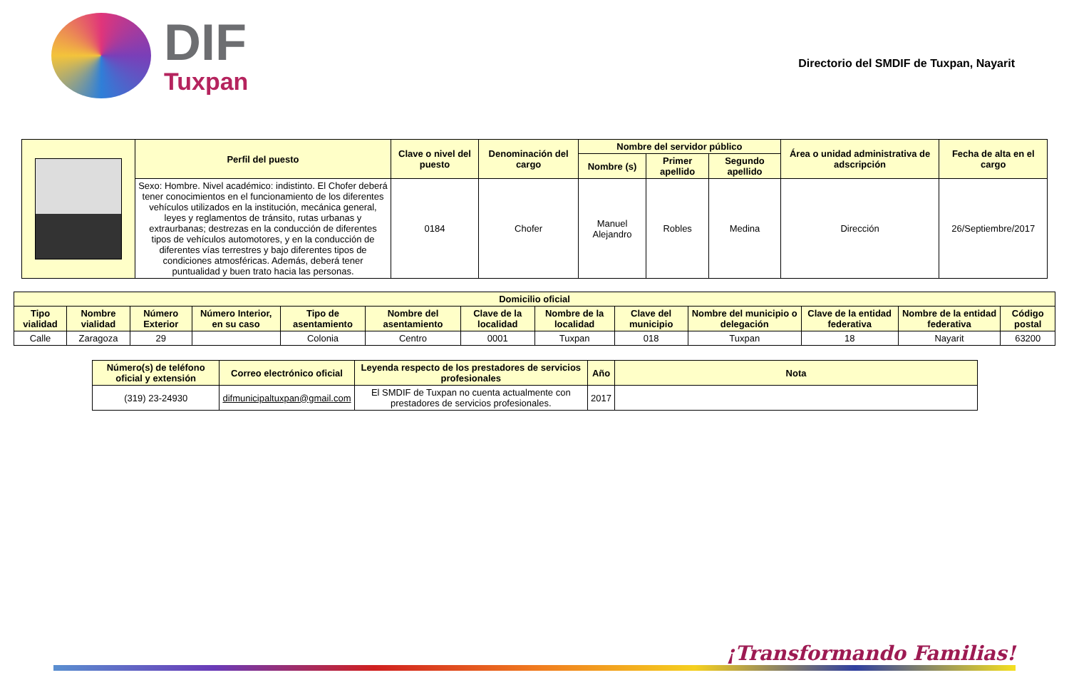DIF
Tuxpan
Directorio del SMDIF de Tuxpan, Nayarit
| | Perfil del puesto | Clave o nivel del puesto | Denominación del cargo | Nombre del servidor público | | | Área o unidad administrativa de adscripción | Fecha de alta en el cargo |
| --- | --- | --- | --- | --- | --- | --- | --- | --- |
| | | | | Nombre (s) | Primer apellido | Segundo apellido | | |
| | Sexo: Hombre. Nivel académico: indistinto. El Chofer deberá tener conocimientos en el funcionamiento de los diferentes vehículos utilizados en la institución, mecánica general, leyes y reglamentos de tránsito, rutas urbanas y extraurbanas; destrezas en la conducción de diferentes tipos de vehículos automotores, y en la conducción de diferentes vías terrestres y bajo diferentes tipos de condiciones atmosféricas. Además, deberá tener puntualidad y buen trato hacia las personas. | 0184 | Chofer | Manuel Alejandro | Robles | Medina | Dirección | 26/Septiembre/2017 |
| Domicilio oficial | | | | | | | | | | | | |
| --- | --- | --- | --- | --- | --- | --- | --- | --- | --- | --- | --- | --- |
| Tipo vialidad | Nombre vialidad | Número Exterior | Número Interior, en su caso | Tipo de asentamiento | Nombre del asentamiento | Clave de la localidad | Nombre de la localidad | Clave del municipio | Nombre del municipio o delegación | Clave de la entidad federativa | Nombre de la entidad federativa | Código postal |
| Calle | Zaragoza | 29 | | Colonia | Centro | 0001 | Tuxpan | 018 | Tuxpan | 18 | Nayarit | 63200 |
| Número(s) de teléfono oficial y extensión | Correo electrónico oficial | Leyenda respecto de los prestadores de servicios profesionales | Año | Nota |
| --- | --- | --- | --- | --- |
| (319) 23-24930 | difmunicipaltuxpan@gmail.com | El SMDIF de Tuxpan no cuenta actualmente con prestadores de servicios profesionales. | 2017 | |
¡Transformando Familias!